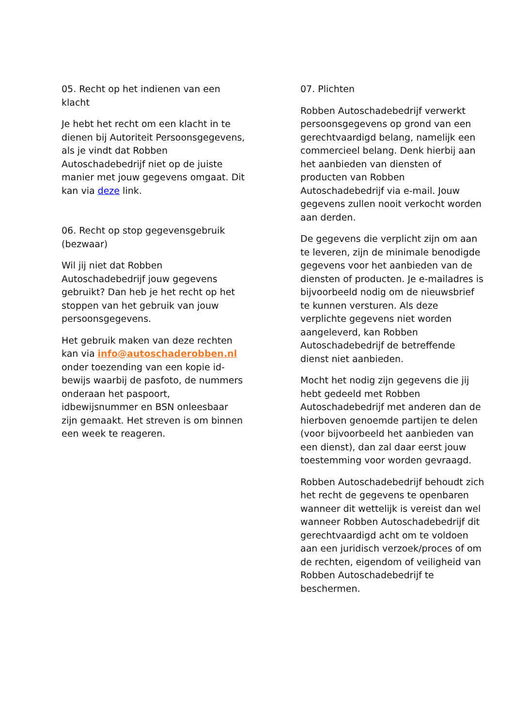05. Recht op het indienen van een klacht
Je hebt het recht om een klacht in te dienen bij Autoriteit Persoonsgegevens, als je vindt dat Robben Autoschadebedrijf niet op de juiste manier met jouw gegevens omgaat. Dit kan via deze link.
06. Recht op stop gegevensgebruik (bezwaar)
Wil jij niet dat Robben Autoschadebedrijf jouw gegevens gebruikt? Dan heb je het recht op het stoppen van het gebruik van jouw persoonsgegevens.
Het gebruik maken van deze rechten kan via info@autoschaderobben.nl onder toezending van een kopie id-bewijs waarbij de pasfoto, de nummers onderaan het paspoort, idbewijsnummer en BSN onleesbaar zijn gemaakt. Het streven is om binnen een week te reageren.
07. Plichten
Robben Autoschadebedrijf verwerkt persoonsgegevens op grond van een gerechtvaardigd belang, namelijk een commercieel belang. Denk hierbij aan het aanbieden van diensten of producten van Robben Autoschadebedrijf via e-mail. Jouw gegevens zullen nooit verkocht worden aan derden.
De gegevens die verplicht zijn om aan te leveren, zijn de minimale benodigde gegevens voor het aanbieden van de diensten of producten. Je e-mailadres is bijvoorbeeld nodig om de nieuwsbrief te kunnen versturen. Als deze verplichte gegevens niet worden aangeleverd, kan Robben Autoschadebedrijf de betreffende dienst niet aanbieden.
Mocht het nodig zijn gegevens die jij hebt gedeeld met Robben Autoschadebedrijf met anderen dan de hierboven genoemde partijen te delen (voor bijvoorbeeld het aanbieden van een dienst), dan zal daar eerst jouw toestemming voor worden gevraagd.
Robben Autoschadebedrijf behoudt zich het recht de gegevens te openbaren wanneer dit wettelijk is vereist dan wel wanneer Robben Autoschadebedrijf dit gerechtvaardigd acht om te voldoen aan een juridisch verzoek/proces of om de rechten, eigendom of veiligheid van Robben Autoschadebedrijf te beschermen.